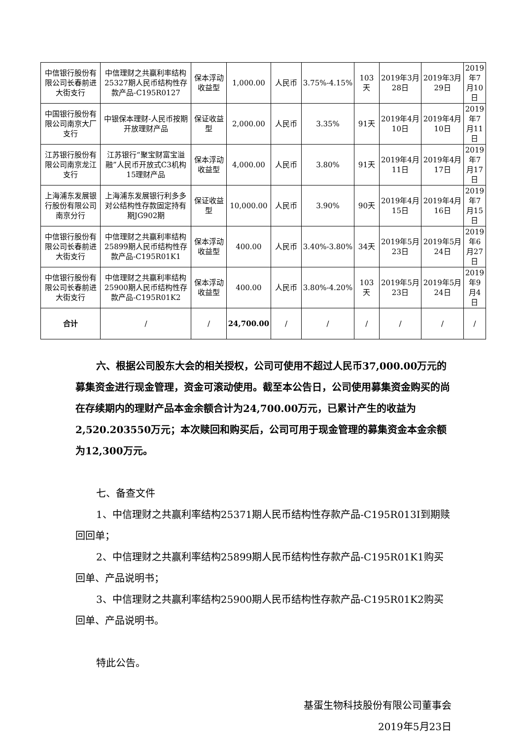| 中信银行股份有限公司长春前进大街支行 | 中信理财之共赢利率结构25327期人民币结构性存款产品-C195R0127 | 保本浮动收益型 | 1,000.00 | 人民币 | 3.75%-4.15% | 103天 | 2019年3月28日 | 2019年3月29日 | 2019年7月10日 |
| 中国银行股份有限公司南京大厂支行 | 中银保本理财-人民币按期开放理财产品 | 保证收益型 | 2,000.00 | 人民币 | 3.35% | 91天 | 2019年4月10日 | 2019年4月10日 | 2019年7月11日 |
| 江苏银行股份有限公司南京龙江支行 | 江苏银行“聚宝财富宝溢融”人民币开放式C3机构15理财产品 | 保本浮动收益型 | 4,000.00 | 人民币 | 3.80% | 91天 | 2019年4月11日 | 2019年4月17日 | 2019年7月17日 |
| 上海浦东发展银行股份有限公司南京分行 | 上海浦东发展银行利多多对公结构性存款固定持有期JG902期 | 保证收益型 | 10,000.00 | 人民币 | 3.90% | 90天 | 2019年4月15日 | 2019年4月16日 | 2019年7月15日 |
| 中信银行股份有限公司长春前进大街支行 | 中信理财之共赢利率结构25899期人民币结构性存款产品-C195R01K1 | 保本浮动收益型 | 400.00 | 人民币 | 3.40%-3.80% | 34天 | 2019年5月23日 | 2019年5月24日 | 2019年6月27日 |
| 中信银行股份有限公司长春前进大街支行 | 中信理财之共赢利率结构25900期人民币结构性存款产品-C195R01K2 | 保本浮动收益型 | 400.00 | 人民币 | 3.80%-4.20% | 103天 | 2019年5月23日 | 2019年5月24日 | 2019年9月4日 |
| 合计 | / | / | 24,700.00 | / | / | / | / | / | / |
六、根据公司股东大会的相关授权，公司可使用不超过人民币37,000.00万元的募集资金进行现金管理，资金可滚动使用。截至本公告日，公司使用募集资金购买的尚在存续期内的理财产品本金余额合计为24,700.00万元，已累计产生的收益为2,520.203550万元；本次赎回和购买后，公司可用于现金管理的募集资金本金余额为12,300万元。
七、备查文件
1、中信理财之共赢利率结构25371期人民币结构性存款产品-C195R013I到期赎回回单；
2、中信理财之共赢利率结构25899期人民币结构性存款产品-C195R01K1购买回单、产品说明书；
3、中信理财之共赢利率结构25900期人民币结构性存款产品-C195R01K2购买回单、产品说明书。
特此公告。
基蛋生物科技股份有限公司董事会
2019年5月23日